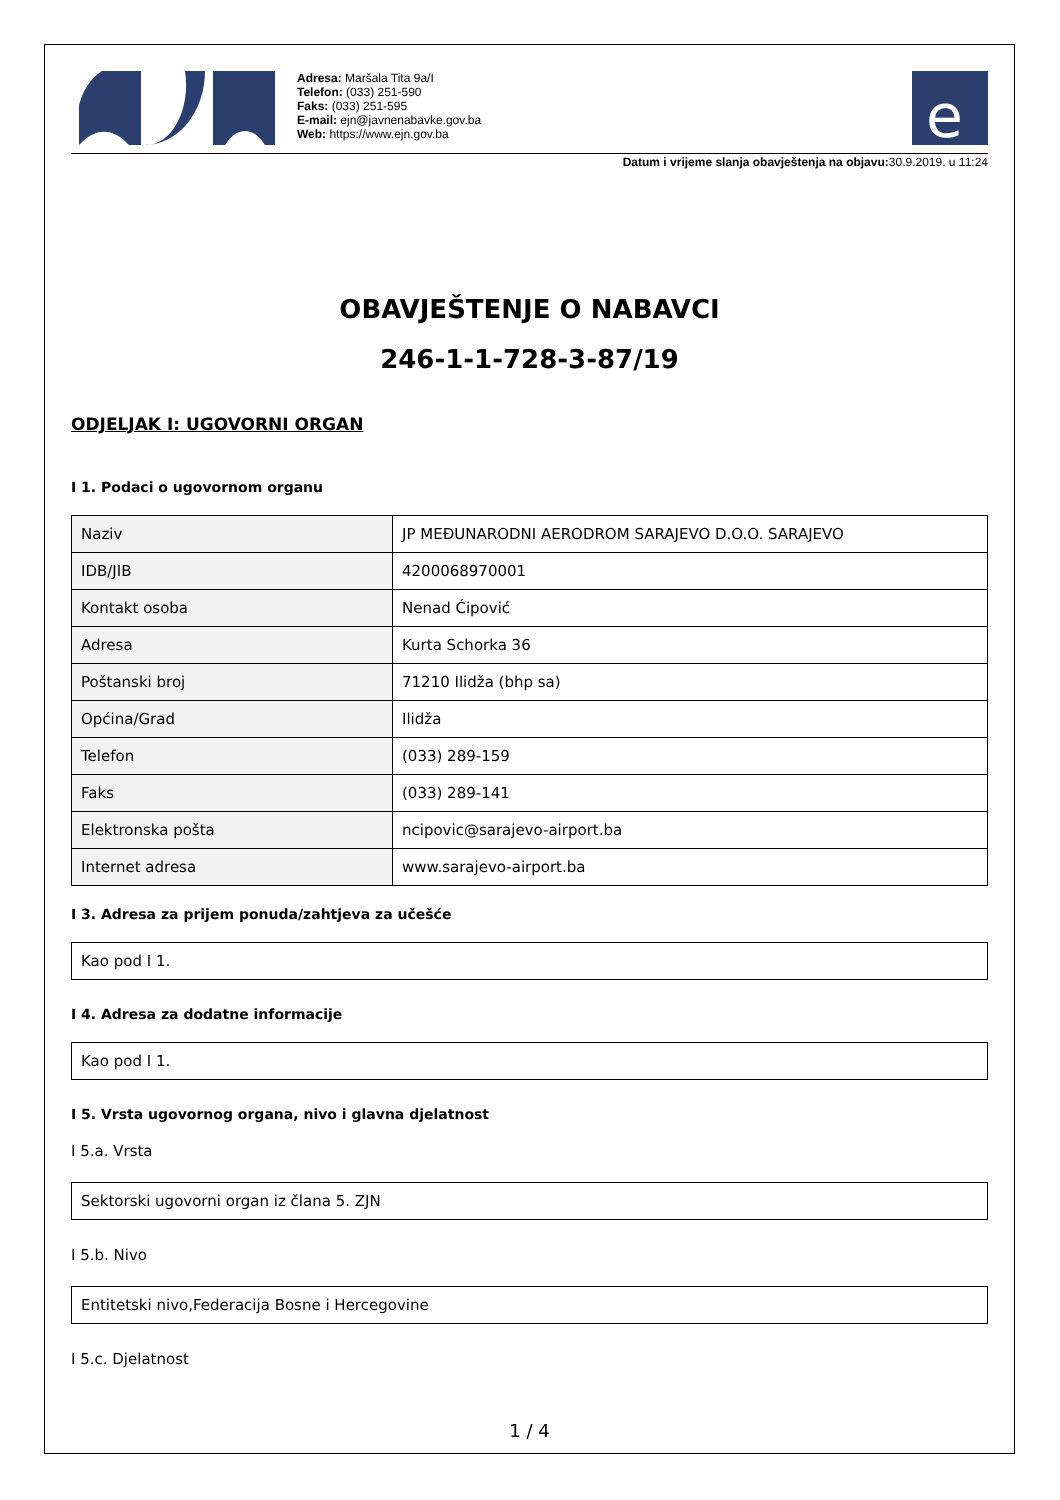Adresa: Maršala Tita 9a/I
Telefon: (033) 251-590
Faks: (033) 251-595
E-mail: ejn@javnenabavke.gov.ba
Web: https://www.ejn.gov.ba
e
Datum i vrijeme slanja obavještenja na objavu: 30.9.2019. u 11:24
OBAVJEŠTENJE O NABAVCI
246-1-1-728-3-87/19
ODJELJAK I: UGOVORNI ORGAN
I 1. Podaci o ugovornom organu
| Naziv | JP MEĐUNARODNI AERODROM SARAJEVO D.O.O. SARAJEVO |
| IDB/JIB | 4200068970001 |
| Kontakt osoba | Nenad Ćipović |
| Adresa | Kurta Schorka 36 |
| Poštanski broj | 71210 Ilidža (bhp sa) |
| Općina/Grad | Ilidža |
| Telefon | (033) 289-159 |
| Faks | (033) 289-141 |
| Elektronska pošta | ncipovic@sarajevo-airport.ba |
| Internet adresa | www.sarajevo-airport.ba |
I 3. Adresa za prijem ponuda/zahtjeva za učešće
Kao pod I 1.
I 4. Adresa za dodatne informacije
Kao pod I 1.
I 5. Vrsta ugovornog organa, nivo i glavna djelatnost
I 5.a. Vrsta
Sektorski ugovorni organ iz člana 5. ZJN
I 5.b. Nivo
Entitetski nivo,Federacija Bosne i Hercegovine
I 5.c. Djelatnost
1 / 4